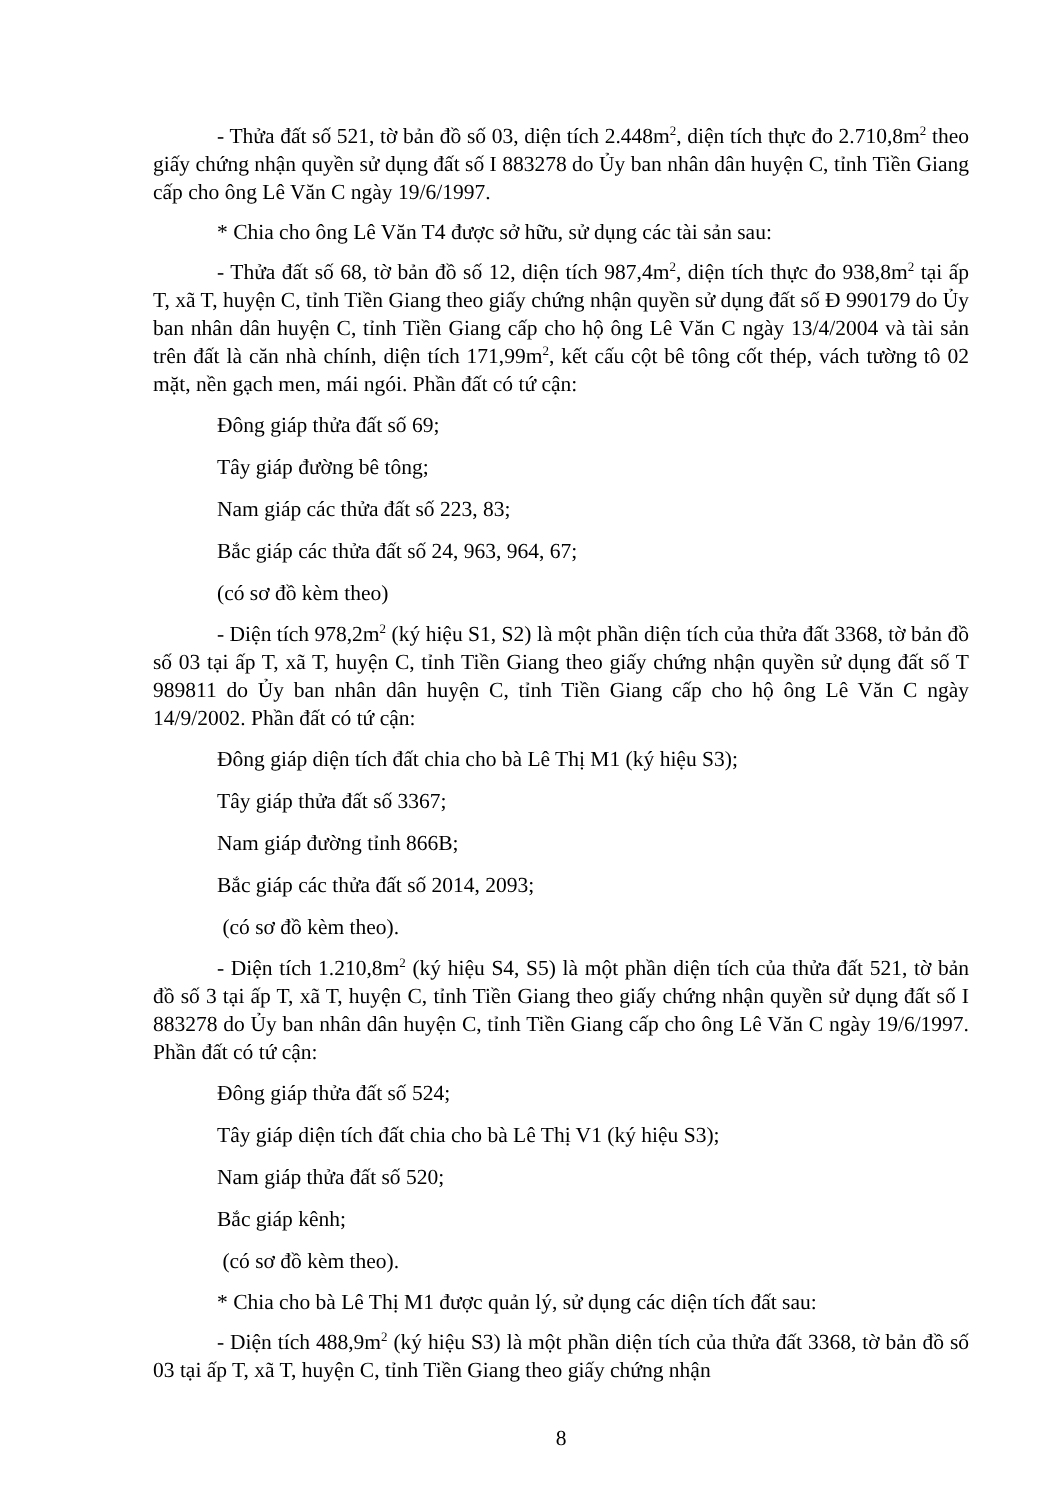- Thửa đất số 521, tờ bản đồ số 03, diện tích 2.448m<sup>2</sup>, diện tích thực đo 2.710,8m<sup>2</sup> theo giấy chứng nhận quyền sử dụng đất số I 883278 do Ủy ban nhân dân huyện C, tỉnh Tiền Giang cấp cho ông Lê Văn C ngày 19/6/1997.
* Chia cho ông Lê Văn T4 được sở hữu, sử dụng các tài sản sau:
- Thửa đất số 68, tờ bản đồ số 12, diện tích 987,4m<sup>2</sup>, diện tích thực đo 938,8m<sup>2</sup> tại ấp T, xã T, huyện C, tỉnh Tiền Giang theo giấy chứng nhận quyền sử dụng đất số Đ 990179 do Ủy ban nhân dân huyện C, tỉnh Tiền Giang cấp cho hộ ông Lê Văn C ngày 13/4/2004 và tài sản trên đất là căn nhà chính, diện tích 171,99m<sup>2</sup>, kết cấu cột bê tông cốt thép, vách tường tô 02 mặt, nền gạch men, mái ngói. Phần đất có tứ cận:
Đông giáp thửa đất số 69;
Tây giáp đường bê tông;
Nam giáp các thửa đất số 223, 83;
Bắc giáp các thửa đất số 24, 963, 964, 67;
(có sơ đồ kèm theo)
- Diện tích 978,2m<sup>2</sup> (ký hiệu S1, S2) là một phần diện tích của thửa đất 3368, tờ bản đồ số 03 tại ấp T, xã T, huyện C, tỉnh Tiền Giang theo giấy chứng nhận quyền sử dụng đất số T 989811 do Ủy ban nhân dân huyện C, tỉnh Tiền Giang cấp cho hộ ông Lê Văn C ngày 14/9/2002. Phần đất có tứ cận:
Đông giáp diện tích đất chia cho bà Lê Thị M1 (ký hiệu S3);
Tây giáp thửa đất số 3367;
Nam giáp đường tỉnh 866B;
Bắc giáp các thửa đất số 2014, 2093;
(có sơ đồ kèm theo).
- Diện tích 1.210,8m<sup>2</sup> (ký hiệu S4, S5) là một phần diện tích của thửa đất 521, tờ bản đồ số 3 tại ấp T, xã T, huyện C, tỉnh Tiền Giang theo giấy chứng nhận quyền sử dụng đất số I 883278 do Ủy ban nhân dân huyện C, tỉnh Tiền Giang cấp cho ông Lê Văn C ngày 19/6/1997. Phần đất có tứ cận:
Đông giáp thửa đất số 524;
Tây giáp diện tích đất chia cho bà Lê Thị V1 (ký hiệu S3);
Nam giáp thửa đất số 520;
Bắc giáp kênh;
(có sơ đồ kèm theo).
* Chia cho bà Lê Thị M1 được quản lý, sử dụng các diện tích đất sau:
- Diện tích 488,9m<sup>2</sup> (ký hiệu S3) là một phần diện tích của thửa đất 3368, tờ bản đồ số 03 tại ấp T, xã T, huyện C, tỉnh Tiền Giang theo giấy chứng nhận
8